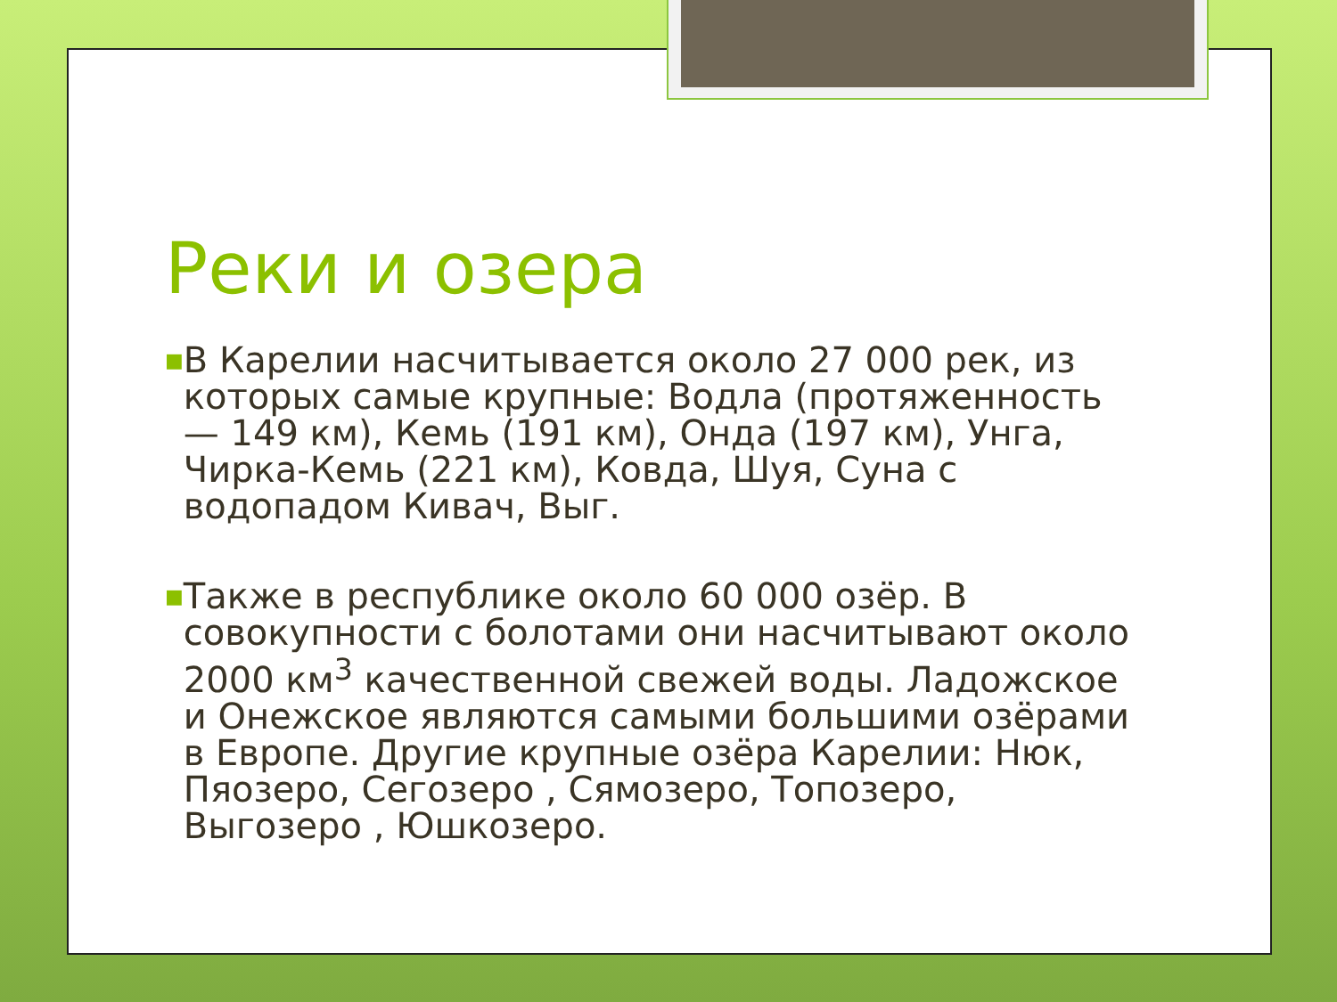Реки и озера
■ В Карелии насчитывается около 27 000 рек, из которых самые крупные: Водла (протяженность — 149 км), Кемь (191 км), Онда (197 км), Унга, Чирка-Кемь (221 км), Ковда, Шуя, Суна с водопадом Кивач, Выг.
■ Также в республике около 60 000 озёр. В совокупности с болотами они насчитывают около 2000 км<sup>3</sup> качественной свежей воды. Ладожское и Онежское являются самыми большими озёрами в Европе. Другие крупные озёра Карелии: Нюк, Пяозеро, Сегозеро , Сямозеро, Топозеро, Выгозеро , Юшкозеро.